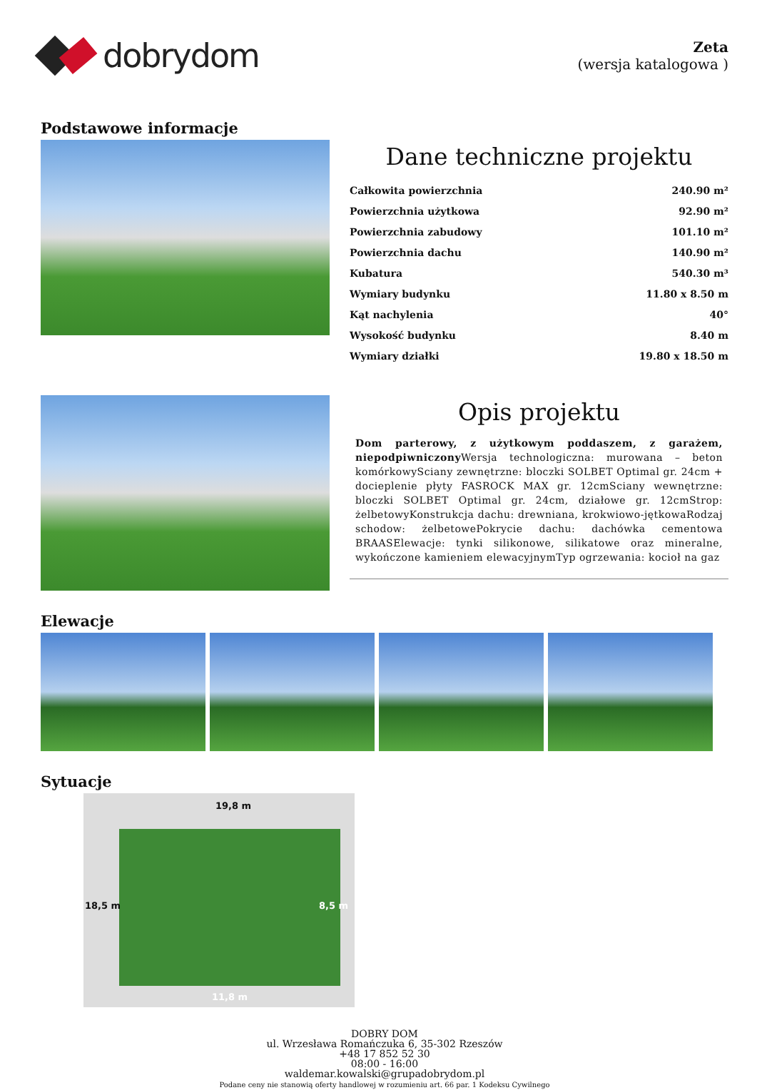dobrydom
Zeta
(wersja katalogowa )
Podstawowe informacje
Dane techniczne projektu
| Całkowita powierzchnia | 240.90 m² |
| Powierzchnia użytkowa | 92.90 m² |
| Powierzchnia zabudowy | 101.10 m² |
| Powierzchnia dachu | 140.90 m² |
| Kubatura | 540.30 m³ |
| Wymiary budynku | 11.80 x 8.50 m |
| Kąt nachylenia | 40° |
| Wysokość budynku | 8.40 m |
| Wymiary działki | 19.80 x 18.50 m |
Opis projektu
Dom parterowy, z użytkowym poddaszem, z garażem, niepodpiwniczony Wersja technologiczna: murowana – beton komórkowySciany zewnętrzne: bloczki SOLBET Optimal gr. 24cm + docieplenie płyty FASROCK MAX gr. 12cmSciany wewnętrzne: bloczki SOLBET Optimal gr. 24cm, działowe gr. 12cmStrop: żelbetowyKonstrukcja dachu: drewniana, krokwiowo-jętkowaRodzaj schodow: żelbetowePokrycie dachu: dachówka cementowa BRAASElewacje: tynki silikonowe, silikatowe oraz mineralne, wykończone kamieniem elewacyjnymTyp ogrzewania: kocioł na gaz
Elewacje
Sytuacje
19,8 m
11,8 m
18,5 m 8,5 m
DOBRY DOM
ul. Wrzesława Romańczuka 6, 35-302 Rzeszów
+48 17 852 52 30
08:00 - 16:00
waldemar.kowalski@grupadobrydom.pl
Podane ceny nie stanowią oferty handlowej w rozumieniu art. 66 par. 1 Kodeksu Cywilnego